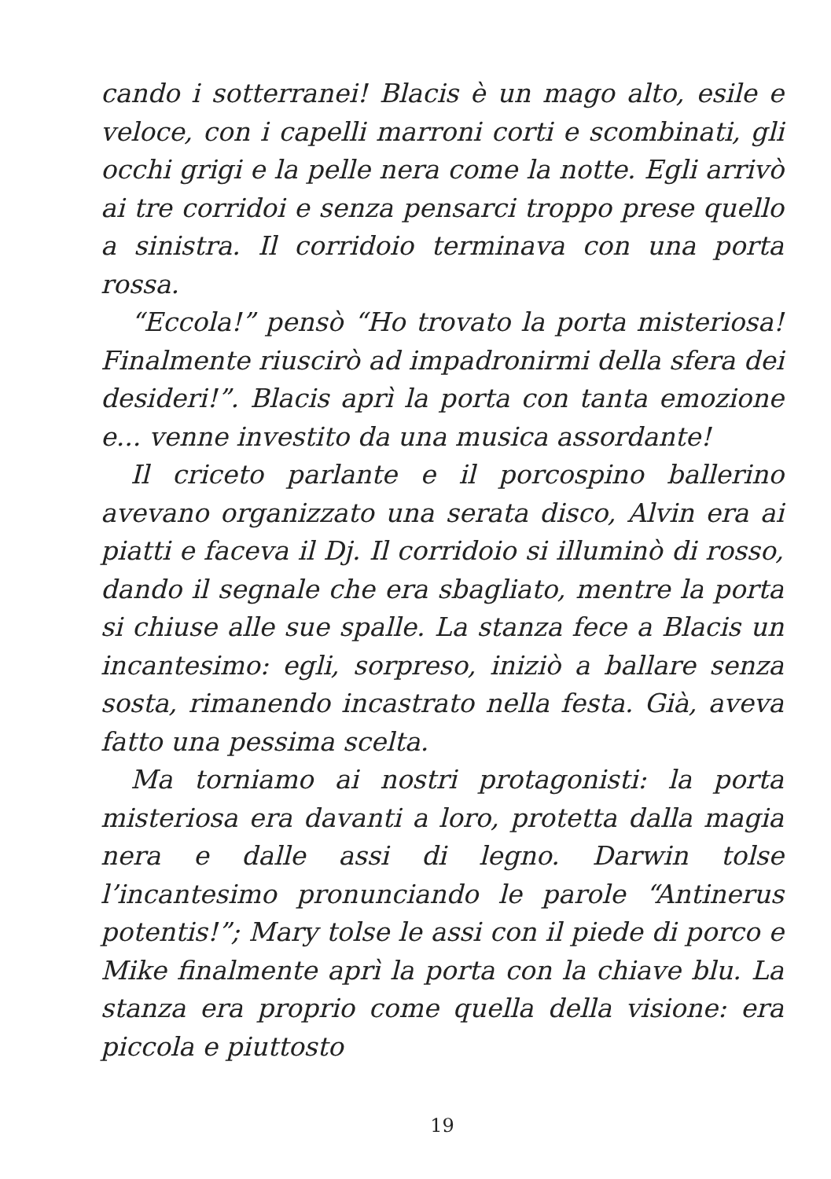cando i sotterranei! Blacis è un mago alto, esile e veloce, con i capelli marroni corti e scombinati, gli occhi grigi e la pelle nera come la notte. Egli arrivò ai tre corridoi e senza pensarci troppo prese quello a sinistra. Il corridoio terminava con una porta rossa.
“Eccola!” pensò “Ho trovato la porta misteriosa! Finalmente riuscirò ad impadronirmi della sfera dei desideri!”. Blacis aprì la porta con tanta emozione e... venne investito da una musica assordante!
Il criceto parlante e il porcospino ballerino avevano organizzato una serata disco, Alvin era ai piatti e faceva il Dj. Il corridoio si illuminò di rosso, dando il segnale che era sbagliato, mentre la porta si chiuse alle sue spalle. La stanza fece a Blacis un incantesimo: egli, sorpreso, iniziò a ballare senza sosta, rimanendo incastrato nella festa. Già, aveva fatto una pessima scelta.
Ma torniamo ai nostri protagonisti: la porta misteriosa era davanti a loro, protetta dalla magia nera e dalle assi di legno. Darwin tolse l’incantesimo pronunciando le parole “Antinerus potentis!”; Mary tolse le assi con il piede di porco e Mike finalmente aprì la porta con la chiave blu. La stanza era proprio come quella della visione: era piccola e piuttosto
19